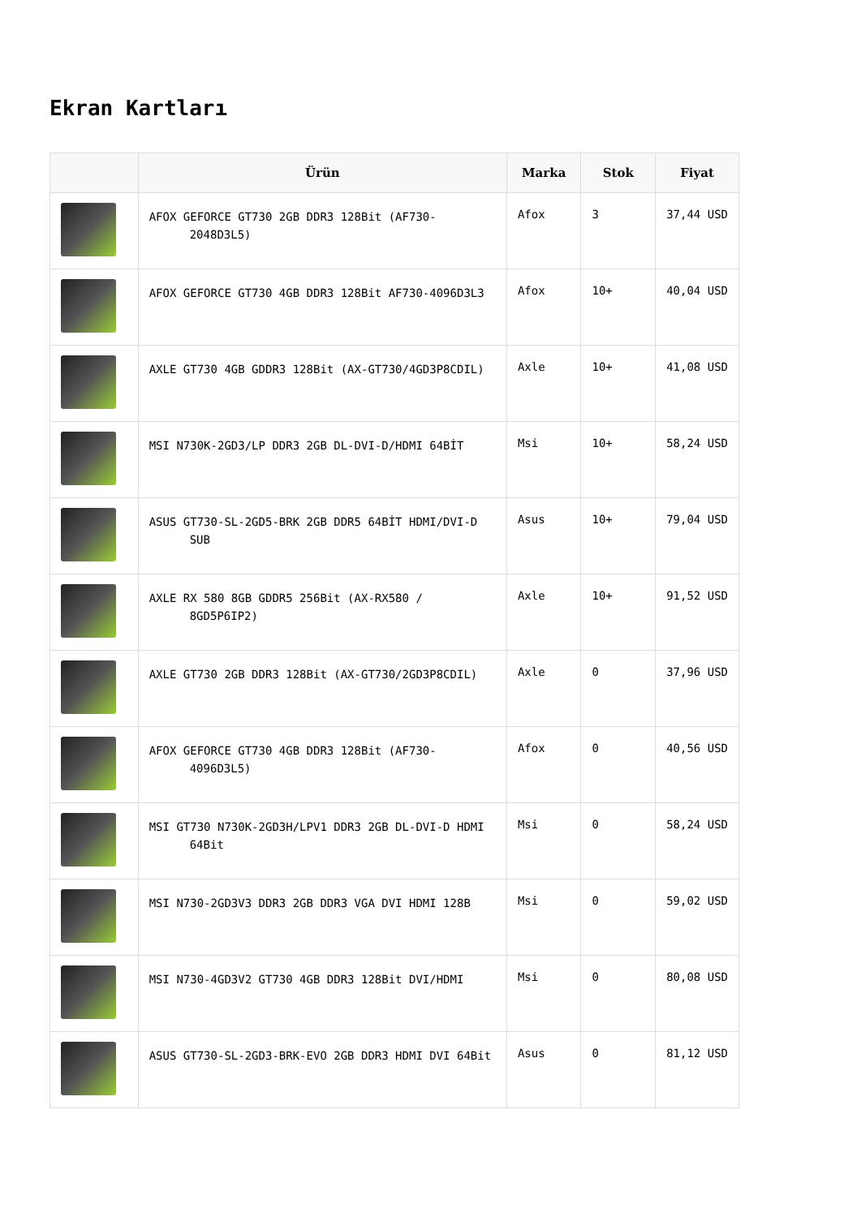Ekran Kartları
| | Ürün | Marka | Stok | Fiyat |
| --- | --- | --- | --- | --- |
| | AFOX GEFORCE GT730 2GB DDR3 128Bit (AF730-2048D3L5) | Afox | 3 | 37,44 USD |
| | AFOX GEFORCE GT730 4GB DDR3 128Bit AF730-4096D3L3 | Afox | 10+ | 40,04 USD |
| | AXLE GT730 4GB GDDR3 128Bit (AX-GT730/4GD3P8CDIL) | Axle | 10+ | 41,08 USD |
| | MSI N730K-2GD3/LP DDR3 2GB DL-DVI-D/HDMI 64BİT | Msi | 10+ | 58,24 USD |
| | ASUS GT730-SL-2GD5-BRK 2GB DDR5 64BİT HDMI/DVI-D SUB | Asus | 10+ | 79,04 USD |
| | AXLE RX 580 8GB GDDR5 256Bit (AX-RX580 / 8GD5P6IP2) | Axle | 10+ | 91,52 USD |
| | AXLE GT730 2GB DDR3 128Bit (AX-GT730/2GD3P8CDIL) | Axle | 0 | 37,96 USD |
| | AFOX GEFORCE GT730 4GB DDR3 128Bit (AF730-4096D3L5) | Afox | 0 | 40,56 USD |
| | MSI GT730 N730K-2GD3H/LPV1 DDR3 2GB DL-DVI-D HDMI 64Bit | Msi | 0 | 58,24 USD |
| | MSI N730-2GD3V3 DDR3 2GB DDR3 VGA DVI HDMI 128B | Msi | 0 | 59,02 USD |
| | MSI N730-4GD3V2 GT730 4GB DDR3 128Bit DVI/HDMI | Msi | 0 | 80,08 USD |
| | ASUS GT730-SL-2GD3-BRK-EVO 2GB DDR3 HDMI DVI 64Bit | Asus | 0 | 81,12 USD |